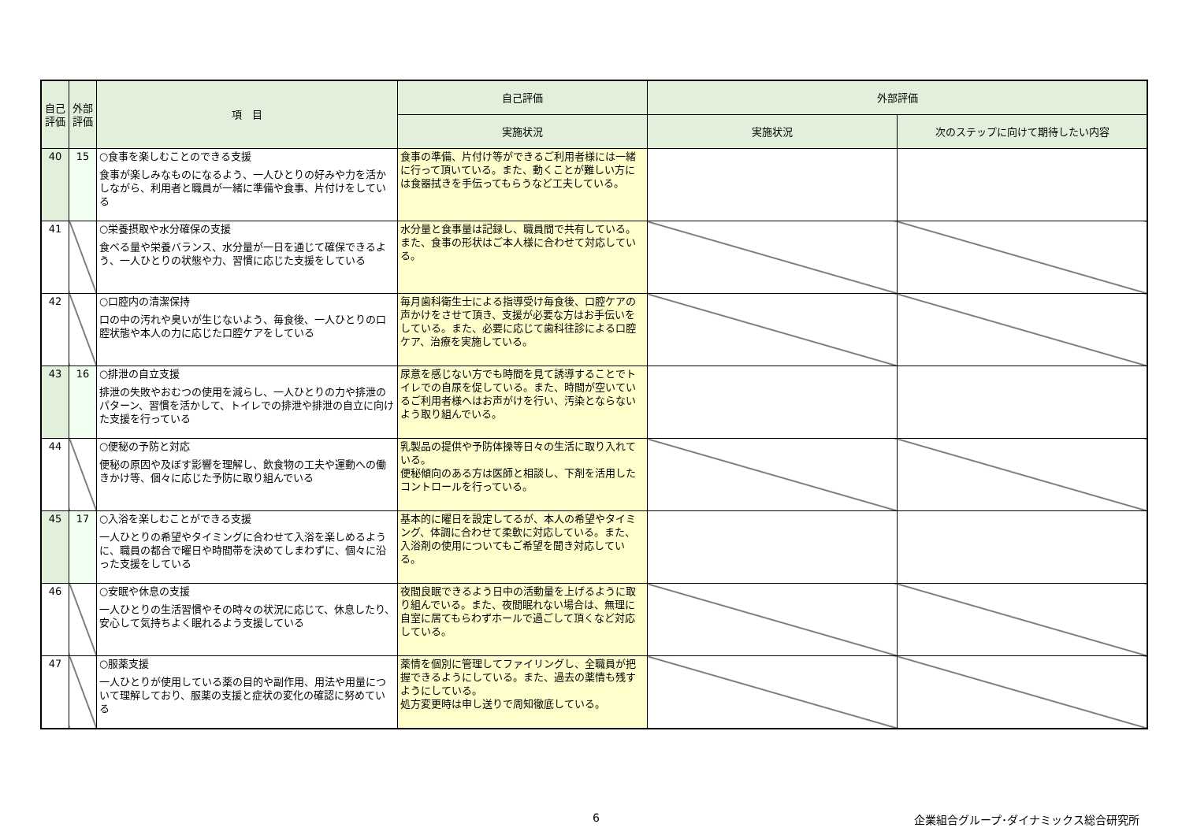| 自己評価 | 外部評価 | 項 目 | 自己評価 | 外部評価 | |
| --- | --- | --- | --- | --- | --- |
| | | | 実施状況 | 実施状況 | 次のステップに向けて期待したい内容 |
| 40 | 15 | ○食事を楽しむことのできる支援 食事が楽しみなものになるよう、一人ひとりの好みや力を活かしながら、利用者と職員が一緒に準備や食事、片付けをしている | 食事の準備、片付け等ができるご利用者様には一緒に行って頂いている。また、動くことが難しい方には食器拭きを手伝ってもらうなど工夫している。 | | |
| 41 | | ○栄養摂取や水分確保の支援 食べる量や栄養バランス、水分量が一日を通じて確保できるよう、一人ひとりの状態や力、習慣に応じた支援をしている | 水分量と食事量は記録し、職員間で共有している。また、食事の形状はご本人様に合わせて対応している。 | | |
| 42 | | ○口腔内の清潔保持 口の中の汚れや臭いが生じないよう、毎食後、一人ひとりの口腔状態や本人の力に応じた口腔ケアをしている | 毎月歯科衛生士による指導受け毎食後、口腔ケアの声かけをさせて頂き、支援が必要な方はお手伝いをしている。また、必要に応じて歯科往診による口腔ケア、治療を実施している。 | | |
| 43 | 16 | ○排泄の自立支援 排泄の失敗やおむつの使用を減らし、一人ひとりの力や排泄のパターン、習慣を活かして、トイレでの排泄や排泄の自立に向けた支援を行っている | 尿意を感じない方でも時間を見て誘導することでトイレでの自尿を促している。また、時間が空いているご利用者様へはお声がけを行い、汚染とならないよう取り組んでいる。 | | |
| 44 | | ○便秘の予防と対応 便秘の原因や及ぼす影響を理解し、飲食物の工夫や運動への働きかけ等、個々に応じた予防に取り組んでいる | 乳製品の提供や予防体操等日々の生活に取り入れている。 便秘傾向のある方は医師と相談し、下剤を活用したコントロールを行っている。 | | |
| 45 | 17 | ○入浴を楽しむことができる支援 一人ひとりの希望やタイミングに合わせて入浴を楽しめるように、職員の都合で曜日や時間帯を決めてしまわずに、個々に沿った支援をしている | 基本的に曜日を設定してるが、本人の希望やタイミング、体調に合わせて柔軟に対応している。また、入浴剤の使用についてもご希望を聞き対応している。 | | |
| 46 | | ○安眠や休息の支援 一人ひとりの生活習慣やその時々の状況に応じて、休息したり、安心して気持ちよく眠れるよう支援している | 夜間良眠できるよう日中の活動量を上げるように取り組んでいる。また、夜間眠れない場合は、無理に自室に居てもらわずホールで過ごして頂くなど対応している。 | | |
| 47 | | ○服薬支援 一人ひとりが使用している薬の目的や副作用、用法や用量について理解しており、服薬の支援と症状の変化の確認に努めている | 薬情を個別に管理してファイリングし、全職員が把握できるようにしている。また、過去の薬情も残すようにしている。 処方変更時は申し送りで周知徹底している。 | | |
6
企業組合グループ･ダイナミックス総合研究所